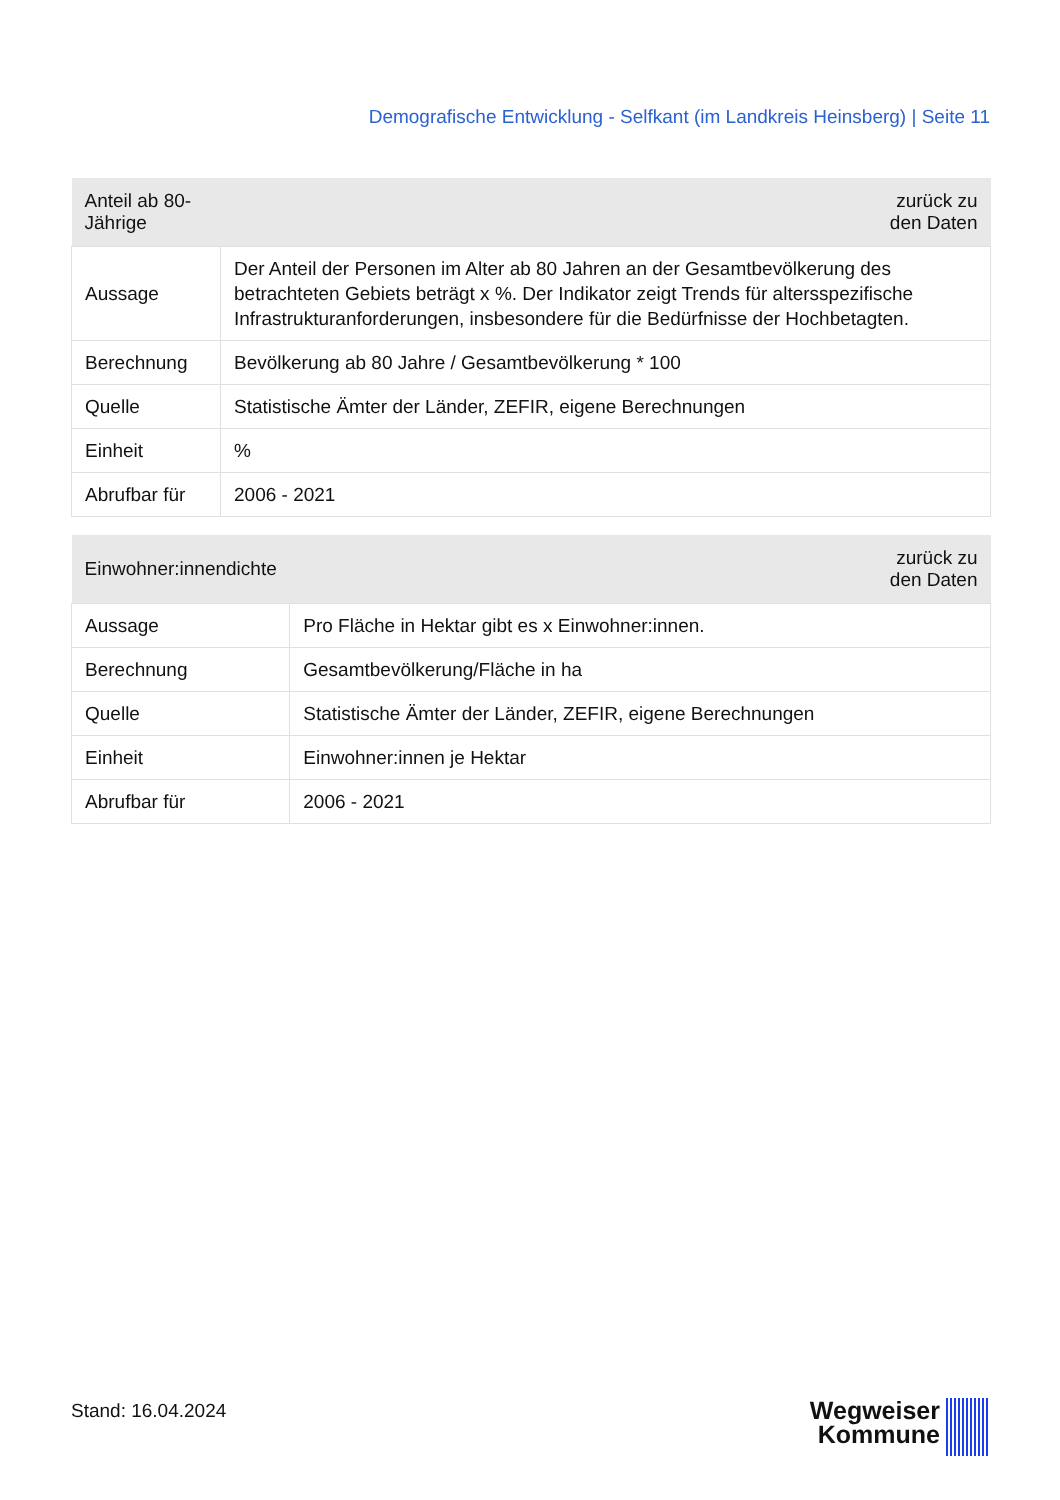Demografische Entwicklung - Selfkant (im Landkreis Heinsberg) | Seite 11
| Anteil ab 80-Jährige | zurück zu den Daten |
| --- | --- |
| Aussage | Der Anteil der Personen im Alter ab 80 Jahren an der Gesamtbevölkerung des betrachteten Gebiets beträgt x %. Der Indikator zeigt Trends für altersspezifische Infrastrukturanforderungen, insbesondere für die Bedürfnisse der Hochbetagten. |
| Berechnung | Bevölkerung ab 80 Jahre / Gesamtbevölkerung * 100 |
| Quelle | Statistische Ämter der Länder, ZEFIR, eigene Berechnungen |
| Einheit | % |
| Abrufbar für | 2006 - 2021 |
| Einwohner:innendichte | zurück zu den Daten |
| --- | --- |
| Aussage | Pro Fläche in Hektar gibt es x Einwohner:innen. |
| Berechnung | Gesamtbevölkerung/Fläche in ha |
| Quelle | Statistische Ämter der Länder, ZEFIR, eigene Berechnungen |
| Einheit | Einwohner:innen je Hektar |
| Abrufbar für | 2006 - 2021 |
Stand: 16.04.2024
Wegweiser
Kommune